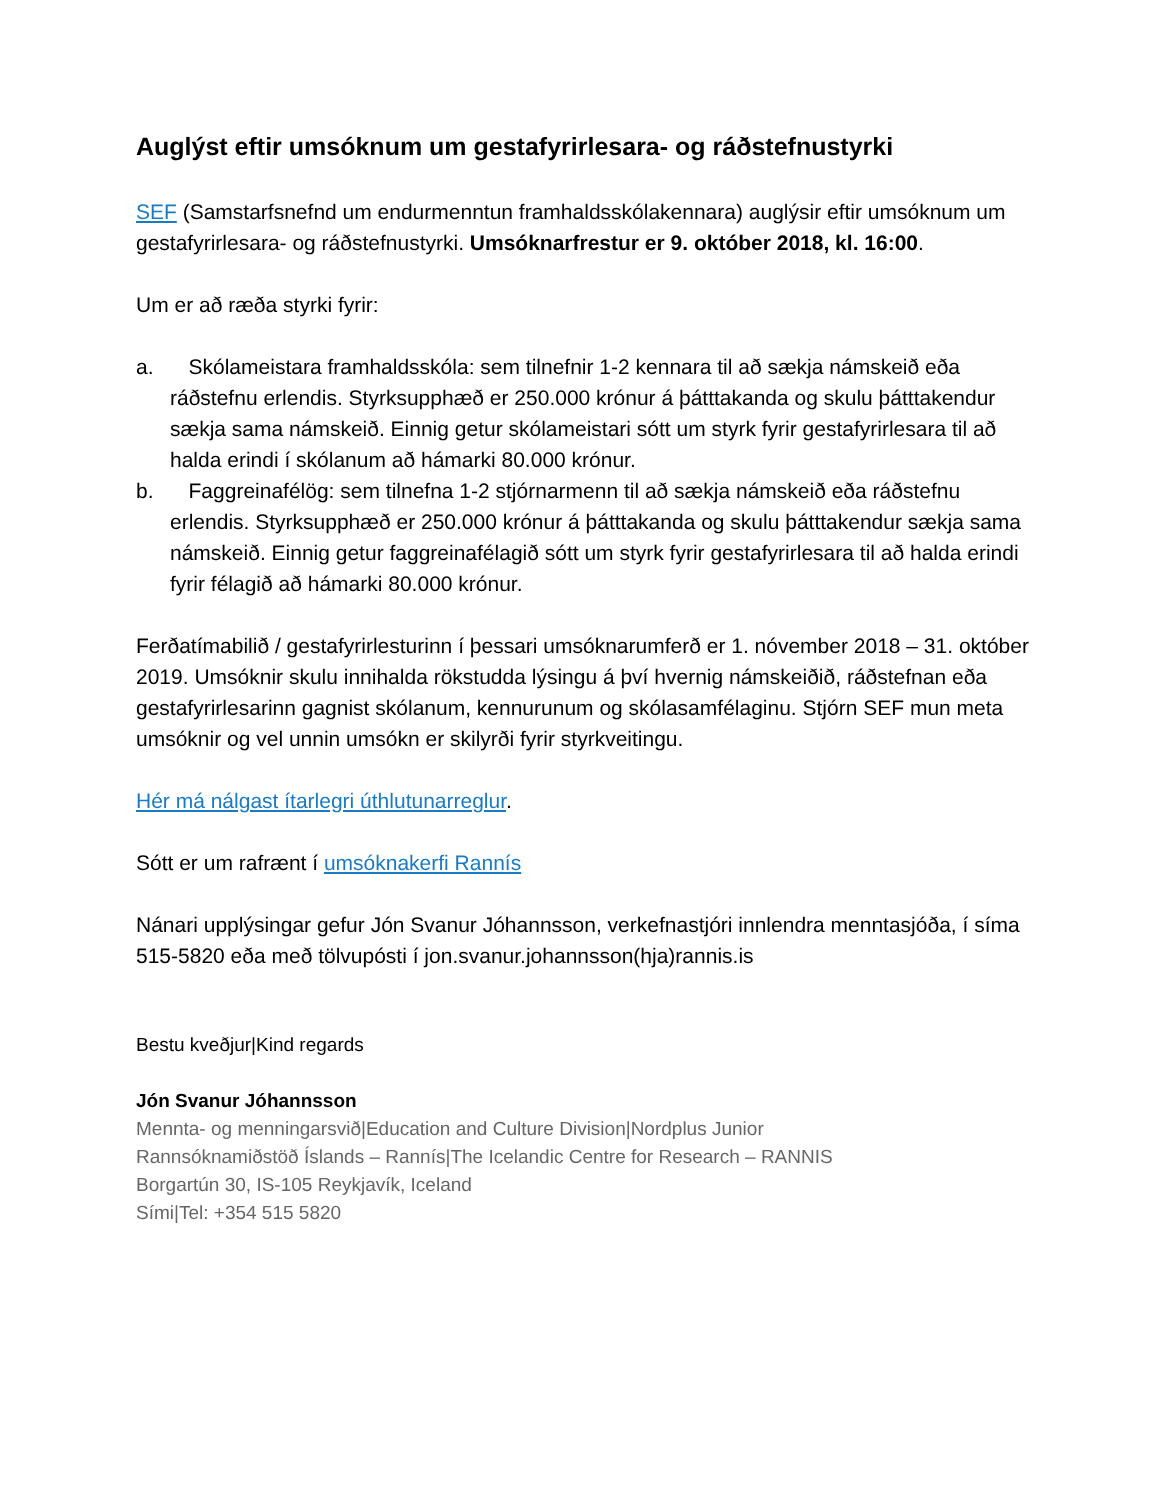Auglýst eftir umsóknum um gestafyrirlesara- og ráðstefnustyrki
SEF (Samstarfsnefnd um endurmenntun framhaldsskólakennara) auglýsir eftir umsóknum um gestafyrirlesara- og ráðstefnustyrki. Umsóknarfrestur er 9. október 2018, kl. 16:00.
Um er að ræða styrki fyrir:
a. Skólameistara framhaldsskóla: sem tilnefnir 1-2 kennara til að sækja námskeið eða ráðstefnu erlendis. Styrksupphæð er 250.000 krónur á þátttakanda og skulu þátttakendur sækja sama námskeið. Einnig getur skólameistari sótt um styrk fyrir gestafyrirlesara til að halda erindi í skólanum að hámarki 80.000 krónur.
b. Faggreinafélög: sem tilnefna 1-2 stjórnarmenn til að sækja námskeið eða ráðstefnu erlendis. Styrksupphæð er 250.000 krónur á þátttakanda og skulu þátttakendur sækja sama námskeið. Einnig getur faggreinafélagið sótt um styrk fyrir gestafyrirlesara til að halda erindi fyrir félagið að hámarki 80.000 krónur.
Ferðatímabilið / gestafyrirlesturinn í þessari umsóknarumferð er 1. nóvember 2018 – 31. október 2019. Umsóknir skulu innihalda rökstudda lýsingu á því hvernig námskeiðið, ráðstefnan eða gestafyrirlesarinn gagnist skólanum, kennurunum og skólasamfélaginu. Stjórn SEF mun meta umsóknir og vel unnin umsókn er skilyrði fyrir styrkveitingu.
Hér má nálgast ítarlegri úthlutunarreglur.
Sótt er um rafrænt í umsóknakerfi Rannís
Nánari upplýsingar gefur Jón Svanur Jóhannsson, verkefnastjóri innlendra menntasjóða, í síma 515-5820 eða með tölvupósti í jon.svanur.johannsson(hja)rannis.is
Bestu kveðjur|Kind regards
Jón Svanur Jóhannsson
Mennta- og menningarsvið|Education and Culture Division|Nordplus Junior
Rannsóknamiðstöð Íslands – Rannís|The Icelandic Centre for Research – RANNIS
Borgartún 30, IS-105 Reykjavík, Iceland
Sími|Tel: +354 515 5820